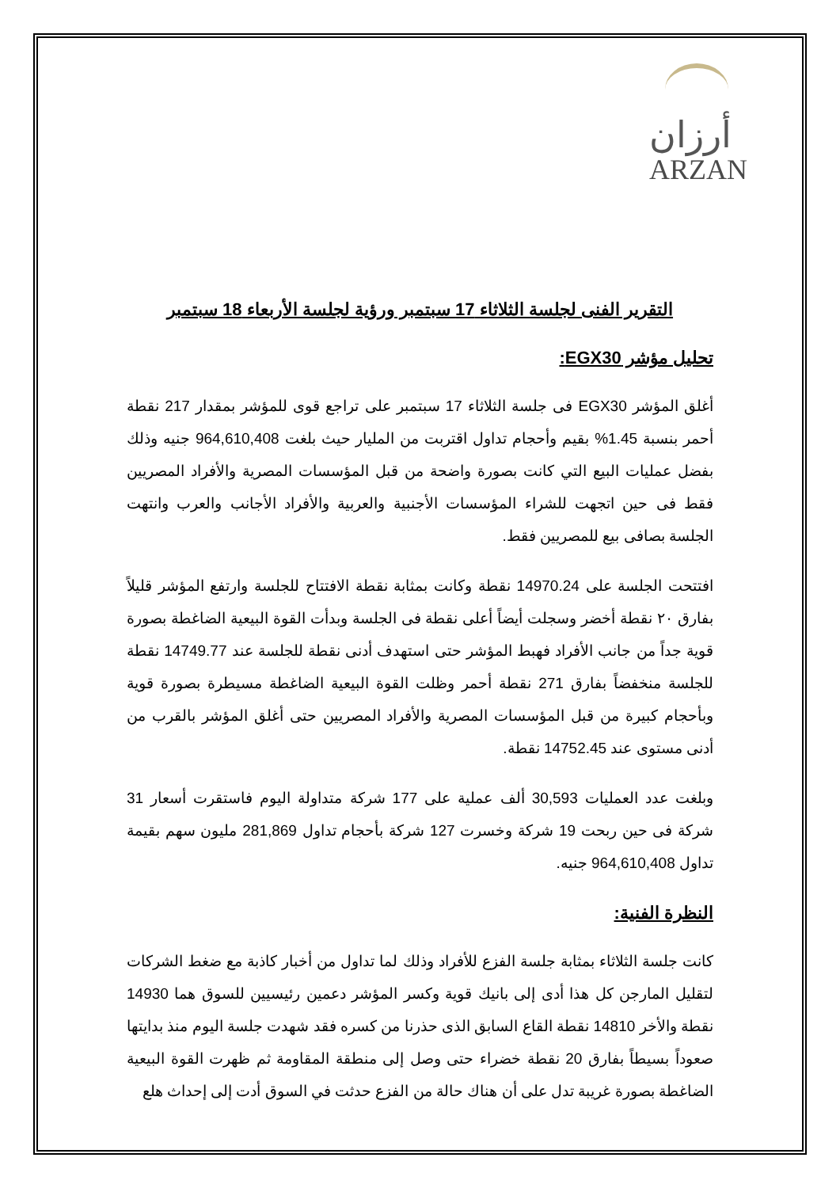أرزان
ARZAN
التقرير الفنى لجلسة الثلاثاء 17 سبتمبر ورؤية لجلسة الأربعاء 18 سبتمبر
تحليل مؤشر EGX30:
أغلق المؤشر EGX30 فى جلسة الثلاثاء 17 سبتمبر على تراجع قوى للمؤشر بمقدار 217 نقطة أحمر بنسبة 1.45% بقيم وأحجام تداول اقتربت من المليار حيث بلغت 964,610,408 جنيه وذلك بفضل عمليات البيع التي كانت بصورة واضحة من قبل المؤسسات المصرية والأفراد المصريين فقط فى حين اتجهت للشراء المؤسسات الأجنبية والعربية والأفراد الأجانب والعرب وانتهت الجلسة بصافى بيع للمصريين فقط.
افتتحت الجلسة على 14970.24 نقطة وكانت بمثابة نقطة الافتتاح للجلسة وارتفع المؤشر قليلاً بفارق ٢٠ نقطة أخضر وسجلت أيضاً أعلى نقطة فى الجلسة وبدأت القوة البيعية الضاغطة بصورة قوية جداً من جانب الأفراد فهبط المؤشر حتى استهدف أدنى نقطة للجلسة عند 14749.77 نقطة للجلسة منخفضاً بفارق 271 نقطة أحمر وظلت القوة البيعية الضاغطة مسيطرة بصورة قوية وبأحجام كبيرة من قبل المؤسسات المصرية والأفراد المصريين حتى أغلق المؤشر بالقرب من أدنى مستوى عند 14752.45 نقطة.
وبلغت عدد العمليات 30,593 ألف عملية على 177 شركة متداولة اليوم فاستقرت أسعار 31 شركة فى حين ربحت 19 شركة وخسرت 127 شركة بأحجام تداول 281,869 مليون سهم بقيمة تداول 964,610,408 جنيه.
النظرة الفنية:
كانت جلسة الثلاثاء بمثابة جلسة الفزع للأفراد وذلك لما تداول من أخبار كاذبة مع ضغط الشركات لتقليل المارجن كل هذا أدى إلى بانيك قوية وكسر المؤشر دعمين رئيسيين للسوق هما 14930 نقطة والأخر 14810 نقطة القاع السابق الذى حذرنا من كسره فقد شهدت جلسة اليوم منذ بدايتها صعوداً بسيطاً بفارق 20 نقطة خضراء حتى وصل إلى منطقة المقاومة ثم ظهرت القوة البيعية الضاغطة بصورة غريبة تدل على أن هناك حالة من الفزع حدثت في السوق أدت إلى إحداث هلع